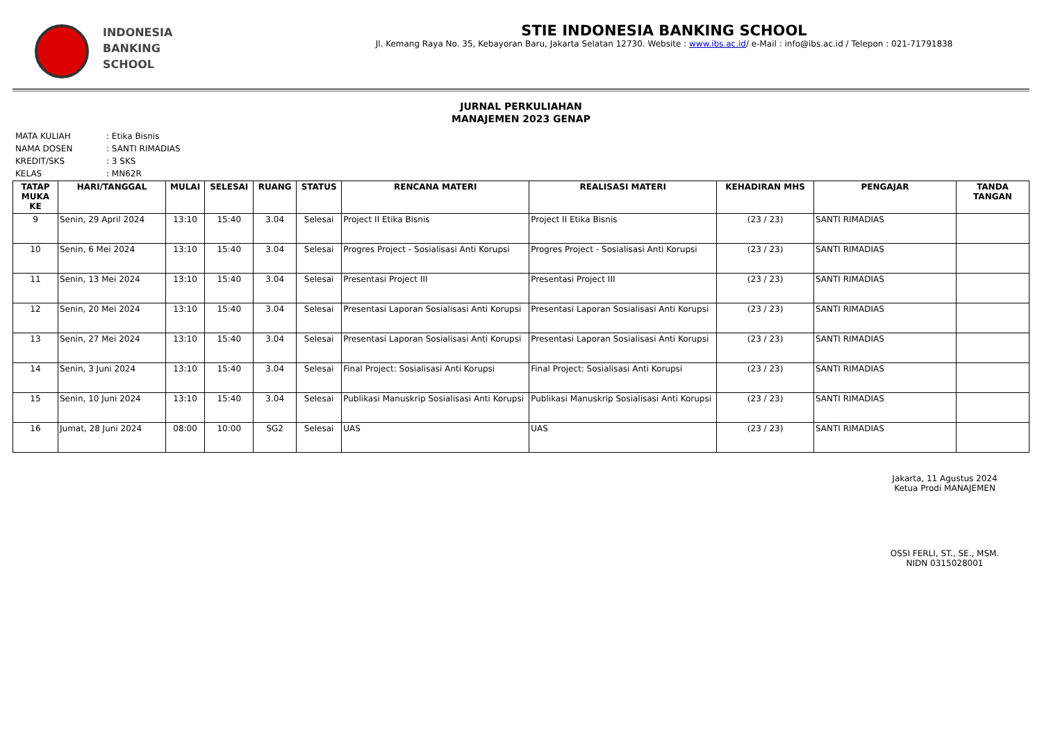INDONESIA
BANKING
SCHOOL
STIE INDONESIA BANKING SCHOOL
Jl. Kemang Raya No. 35, Kebayoran Baru, Jakarta Selatan 12730. Website : www.ibs.ac.id/ e-Mail : info@ibs.ac.id / Telepon : 021-71791838
JURNAL PERKULIAHAN
MANAJEMEN 2023 GENAP
| MATA KULIAH | : Etika Bisnis |
| NAMA DOSEN | : SANTI RIMADIAS |
| KREDIT/SKS | : 3 SKS |
| KELAS | : MN62R |
| TATAP MUKA KE | HARI/TANGGAL | MULAI | SELESAI | RUANG | STATUS | RENCANA MATERI | REALISASI MATERI | KEHADIRAN MHS | PENGAJAR | TANDA TANGAN |
| --- | --- | --- | --- | --- | --- | --- | --- | --- | --- | --- |
| 9 | Senin, 29 April 2024 | 13:10 | 15:40 | 3.04 | Selesai | Project II Etika Bisnis | Project II Etika Bisnis | (23 / 23) | SANTI RIMADIAS | |
| 10 | Senin, 6 Mei 2024 | 13:10 | 15:40 | 3.04 | Selesai | Progres Project - Sosialisasi Anti Korupsi | Progres Project - Sosialisasi Anti Korupsi | (23 / 23) | SANTI RIMADIAS | |
| 11 | Senin, 13 Mei 2024 | 13:10 | 15:40 | 3.04 | Selesai | Presentasi Project III | Presentasi Project III | (23 / 23) | SANTI RIMADIAS | |
| 12 | Senin, 20 Mei 2024 | 13:10 | 15:40 | 3.04 | Selesai | Presentasi Laporan Sosialisasi Anti Korupsi | Presentasi Laporan Sosialisasi Anti Korupsi | (23 / 23) | SANTI RIMADIAS | |
| 13 | Senin, 27 Mei 2024 | 13:10 | 15:40 | 3.04 | Selesai | Presentasi Laporan Sosialisasi Anti Korupsi | Presentasi Laporan Sosialisasi Anti Korupsi | (23 / 23) | SANTI RIMADIAS | |
| 14 | Senin, 3 Juni 2024 | 13:10 | 15:40 | 3.04 | Selesai | Final Project: Sosialisasi Anti Korupsi | Final Project: Sosialisasi Anti Korupsi | (23 / 23) | SANTI RIMADIAS | |
| 15 | Senin, 10 Juni 2024 | 13:10 | 15:40 | 3.04 | Selesai | Publikasi Manuskrip Sosialisasi Anti Korupsi | Publikasi Manuskrip Sosialisasi Anti Korupsi | (23 / 23) | SANTI RIMADIAS | |
| 16 | Jumat, 28 Juni 2024 | 08:00 | 10:00 | SG2 | Selesai | UAS | UAS | (23 / 23) | SANTI RIMADIAS | |
Jakarta, 11 Agustus 2024
Ketua Prodi MANAJEMEN
OSSI FERLI, ST., SE., MSM.
NIDN 0315028001